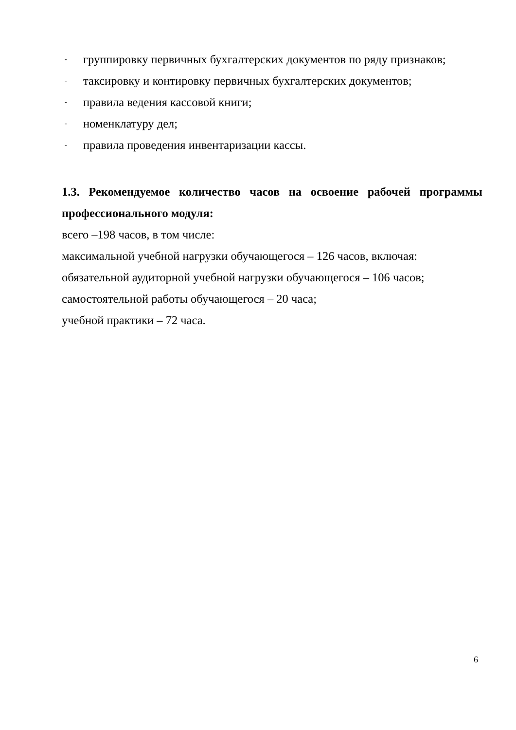- группировку первичных бухгалтерских документов по ряду признаков;
- таксировку и контировку первичных бухгалтерских документов;
- правила ведения кассовой книги;
- номенклатуру дел;
- правила проведения инвентаризации кассы.
1.3. Рекомендуемое количество часов на освоение рабочей программы профессионального модуля:
всего –198 часов, в том числе:
максимальной учебной нагрузки обучающегося – 126 часов, включая:
обязательной аудиторной учебной нагрузки обучающегося – 106 часов;
самостоятельной работы обучающегося – 20 часа;
учебной практики – 72 часа.
6